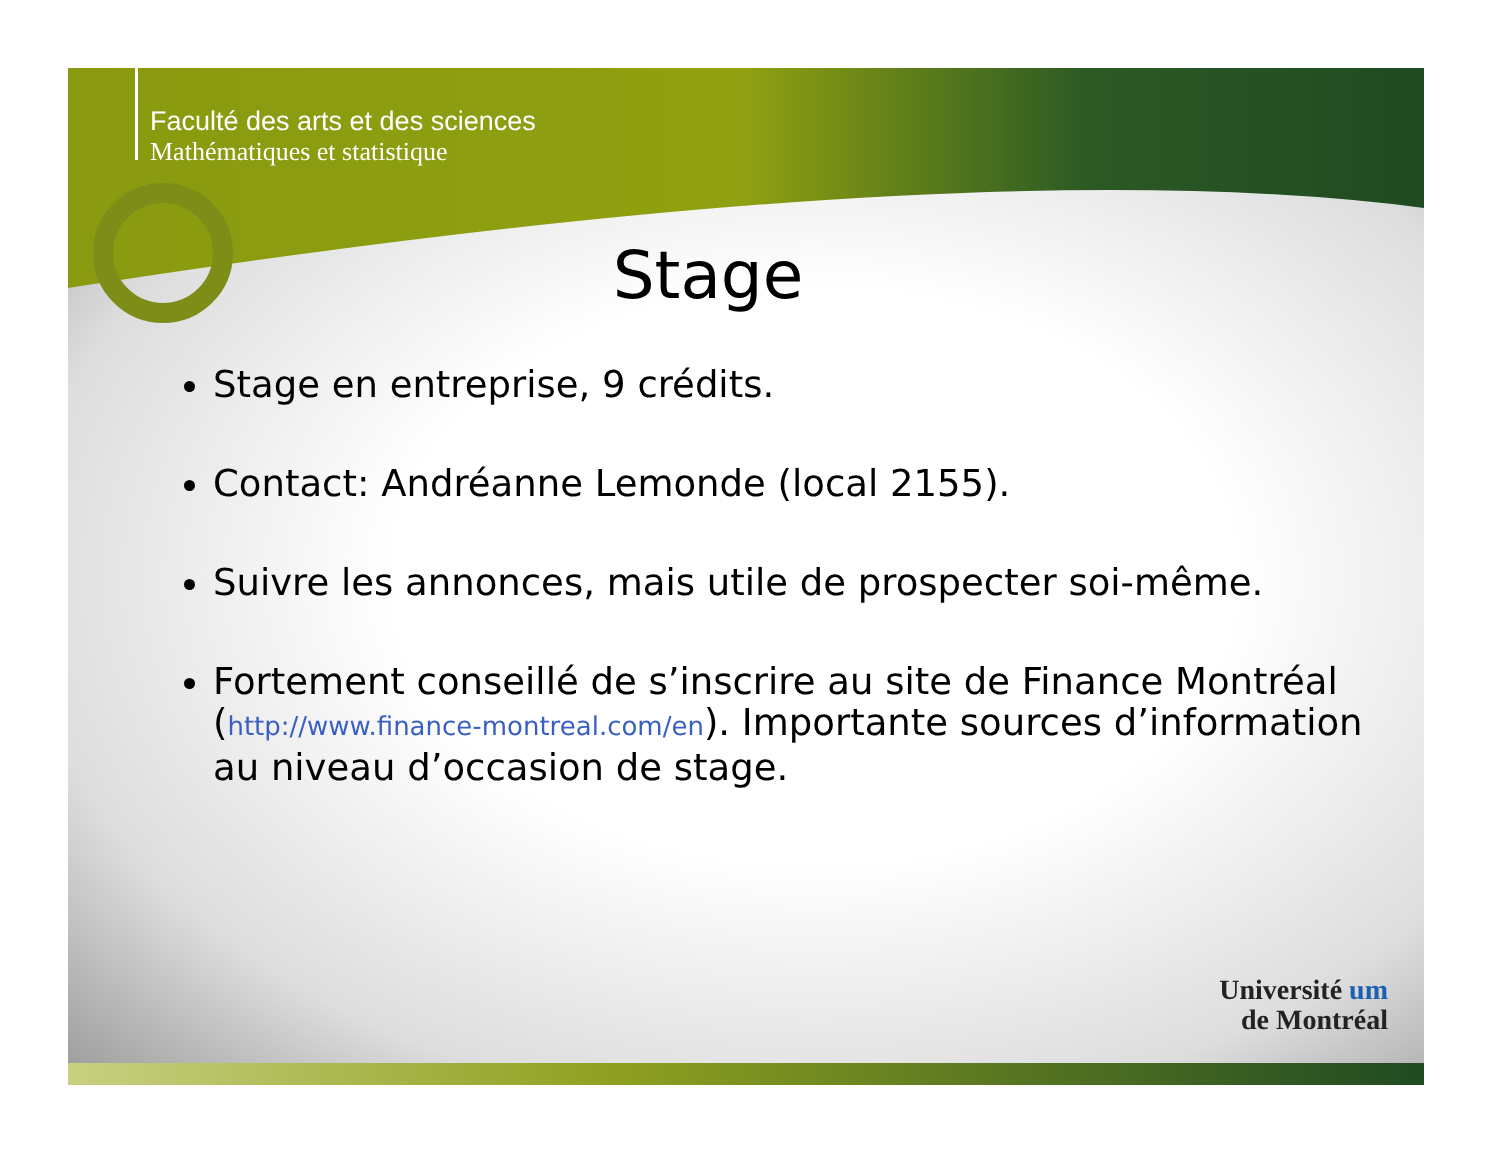Faculté des arts et des sciences
Mathématiques et statistique
Stage
Stage en entreprise, 9 crédits.
Contact: Andréanne Lemonde (local 2155).
Suivre les annonces, mais utile de prospecter soi-même.
Fortement conseillé de s’inscrire au site de Finance Montréal (http://www.finance-montreal.com/en). Importante sources d’information au niveau d’occasion de stage.
Université um
de Montréal